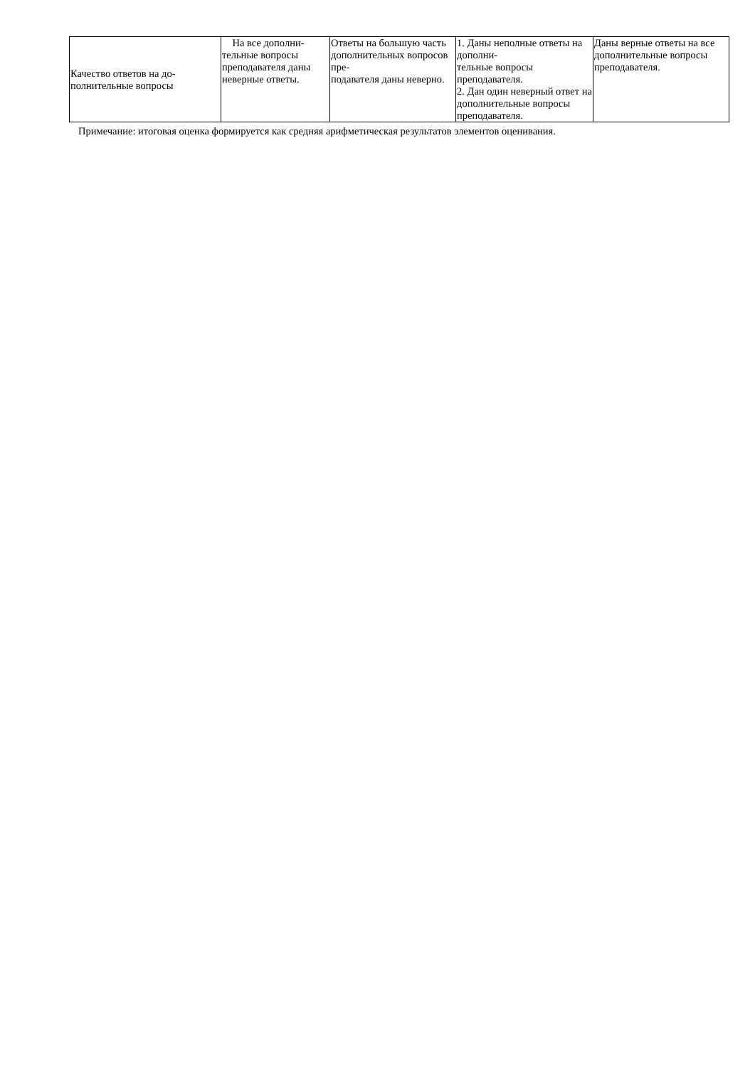| Качество ответов на до- полнительные вопросы | На все дополни- тельные вопросы преподавателя даны неверные ответы. | Ответы на большую часть дополнительных вопросов пре- подавателя даны неверно. | 1. Даны неполные ответы на дополни- тельные вопросы преподавателя. 2. Дан один неверный ответ на дополнительные вопросы преподавателя. | Даны верные ответы на все дополнительные вопросы преподавателя. |
Примечание: итоговая оценка формируется как средняя арифметическая результатов элементов оценивания.